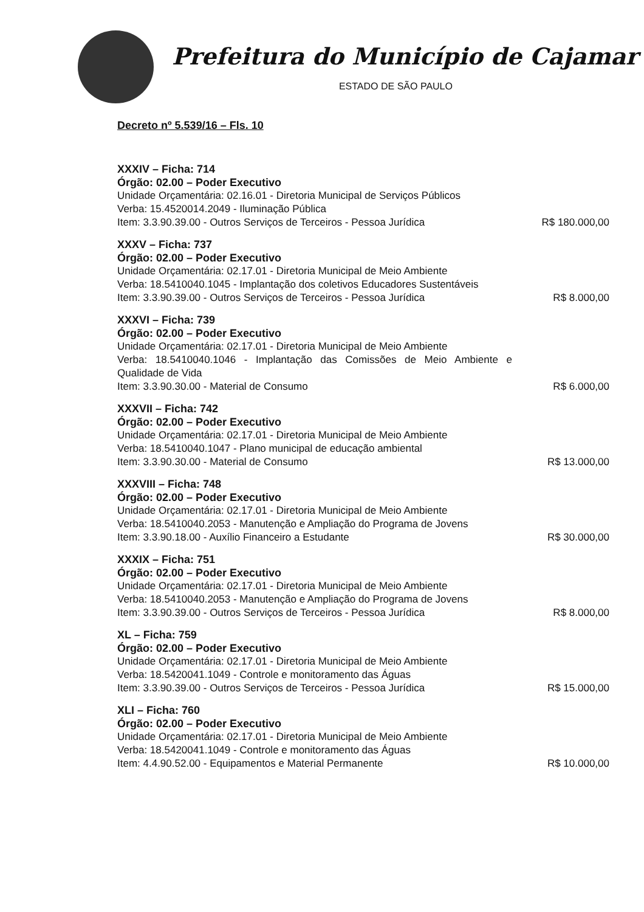Prefeitura do Município de Cajamar
ESTADO DE SÃO PAULO
Decreto nº 5.539/16 – Fls. 10
XXXIV – Ficha: 714
Órgão: 02.00 – Poder Executivo
Unidade Orçamentária: 02.16.01 - Diretoria Municipal de Serviços Públicos
Verba: 15.4520014.2049 - Iluminação Pública
Item: 3.3.90.39.00 - Outros Serviços de Terceiros - Pessoa Jurídica R$ 180.000,00
XXXV – Ficha: 737
Órgão: 02.00 – Poder Executivo
Unidade Orçamentária: 02.17.01 - Diretoria Municipal de Meio Ambiente
Verba: 18.5410040.1045 - Implantação dos coletivos Educadores Sustentáveis
Item: 3.3.90.39.00 - Outros Serviços de Terceiros - Pessoa Jurídica R$ 8.000,00
XXXVI – Ficha: 739
Órgão: 02.00 – Poder Executivo
Unidade Orçamentária: 02.17.01 - Diretoria Municipal de Meio Ambiente
Verba: 18.5410040.1046 - Implantação das Comissões de Meio Ambiente e Qualidade de Vida
Item: 3.3.90.30.00 - Material de Consumo R$ 6.000,00
XXXVII – Ficha: 742
Órgão: 02.00 – Poder Executivo
Unidade Orçamentária: 02.17.01 - Diretoria Municipal de Meio Ambiente
Verba: 18.5410040.1047 - Plano municipal de educação ambiental
Item: 3.3.90.30.00 - Material de Consumo R$ 13.000,00
XXXVIII – Ficha: 748
Órgão: 02.00 – Poder Executivo
Unidade Orçamentária: 02.17.01 - Diretoria Municipal de Meio Ambiente
Verba: 18.5410040.2053 - Manutenção e Ampliação do Programa de Jovens
Item: 3.3.90.18.00 - Auxílio Financeiro a Estudante R$ 30.000,00
XXXIX – Ficha: 751
Órgão: 02.00 – Poder Executivo
Unidade Orçamentária: 02.17.01 - Diretoria Municipal de Meio Ambiente
Verba: 18.5410040.2053 - Manutenção e Ampliação do Programa de Jovens
Item: 3.3.90.39.00 - Outros Serviços de Terceiros - Pessoa Jurídica R$ 8.000,00
XL – Ficha: 759
Órgão: 02.00 – Poder Executivo
Unidade Orçamentária: 02.17.01 - Diretoria Municipal de Meio Ambiente
Verba: 18.5420041.1049 - Controle e monitoramento das Águas
Item: 3.3.90.39.00 - Outros Serviços de Terceiros - Pessoa Jurídica R$ 15.000,00
XLI – Ficha: 760
Órgão: 02.00 – Poder Executivo
Unidade Orçamentária: 02.17.01 - Diretoria Municipal de Meio Ambiente
Verba: 18.5420041.1049 - Controle e monitoramento das Águas
Item: 4.4.90.52.00 - Equipamentos e Material Permanente R$ 10.000,00